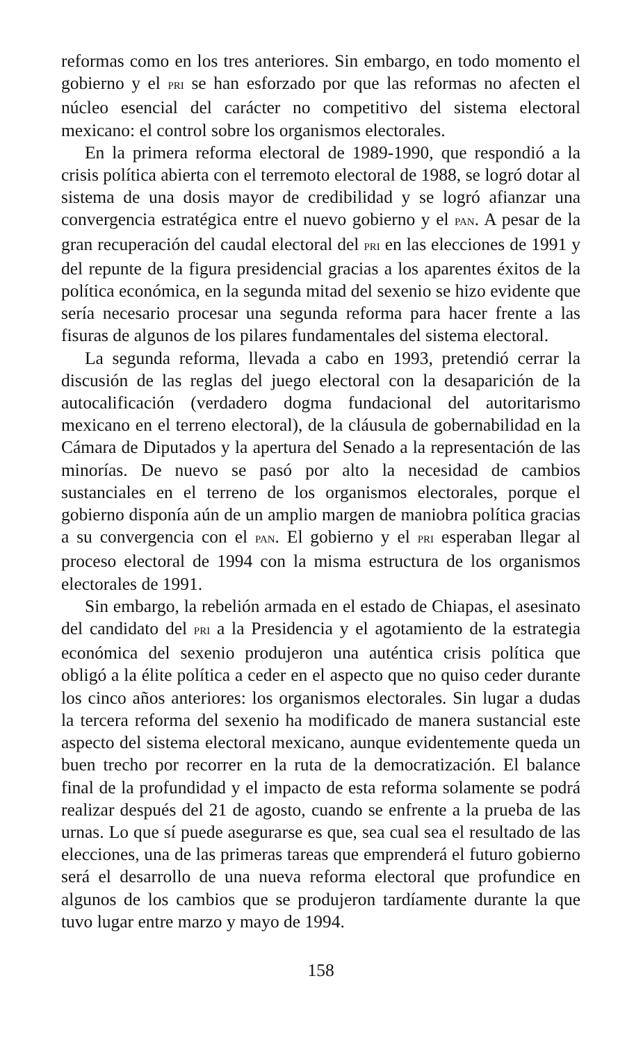reformas como en los tres anteriores. Sin embargo, en todo momento el gobierno y el PRI se han esforzado por que las reformas no afecten el núcleo esencial del carácter no competitivo del sistema electoral mexicano: el control sobre los organismos electorales.
En la primera reforma electoral de 1989-1990, que respondió a la crisis política abierta con el terremoto electoral de 1988, se logró dotar al sistema de una dosis mayor de credibilidad y se logró afianzar una convergencia estratégica entre el nuevo gobierno y el PAN. A pesar de la gran recuperación del caudal electoral del PRI en las elecciones de 1991 y del repunte de la figura presidencial gracias a los aparentes éxitos de la política económica, en la segunda mitad del sexenio se hizo evidente que sería necesario procesar una segunda reforma para hacer frente a las fisuras de algunos de los pilares fundamentales del sistema electoral.
La segunda reforma, llevada a cabo en 1993, pretendió cerrar la discusión de las reglas del juego electoral con la desaparición de la autocalificación (verdadero dogma fundacional del autoritarismo mexicano en el terreno electoral), de la cláusula de gobernabilidad en la Cámara de Diputados y la apertura del Senado a la representación de las minorías. De nuevo se pasó por alto la necesidad de cambios sustanciales en el terreno de los organismos electorales, porque el gobierno disponía aún de un amplio margen de maniobra política gracias a su convergencia con el PAN. El gobierno y el PRI esperaban llegar al proceso electoral de 1994 con la misma estructura de los organismos electorales de 1991.
Sin embargo, la rebelión armada en el estado de Chiapas, el asesinato del candidato del PRI a la Presidencia y el agotamiento de la estrategia económica del sexenio produjeron una auténtica crisis política que obligó a la élite política a ceder en el aspecto que no quiso ceder durante los cinco años anteriores: los organismos electorales. Sin lugar a dudas la tercera reforma del sexenio ha modificado de manera sustancial este aspecto del sistema electoral mexicano, aunque evidentemente queda un buen trecho por recorrer en la ruta de la democratización. El balance final de la profundidad y el impacto de esta reforma solamente se podrá realizar después del 21 de agosto, cuando se enfrente a la prueba de las urnas. Lo que sí puede asegurarse es que, sea cual sea el resultado de las elecciones, una de las primeras tareas que emprenderá el futuro gobierno será el desarrollo de una nueva reforma electoral que profundice en algunos de los cambios que se produjeron tardíamente durante la que tuvo lugar entre marzo y mayo de 1994.
158